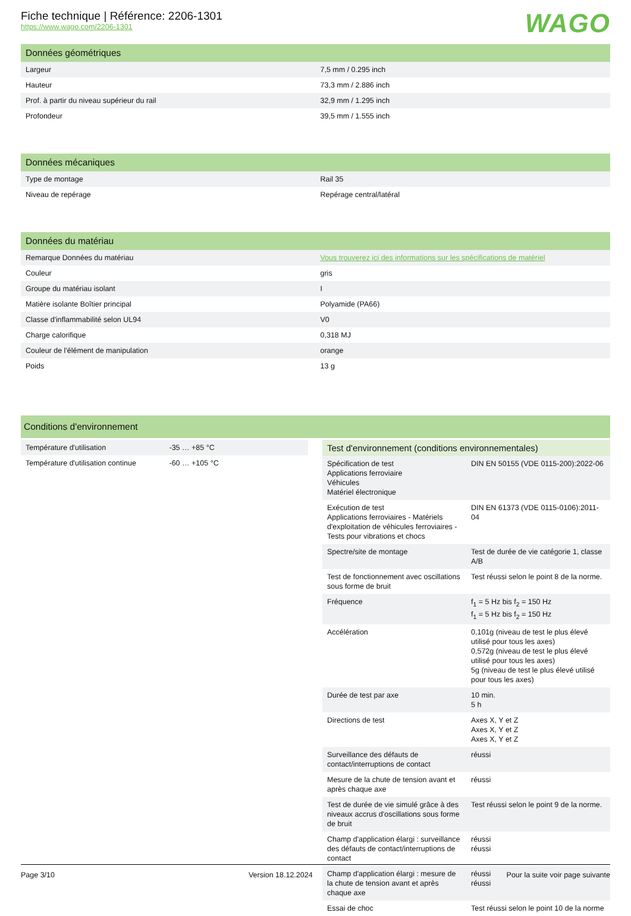Fiche technique | Référence: 2206-1301
https://www.wago.com/2206-1301
WAGO
Données géométriques
| Largeur | 7,5 mm / 0.295 inch |
| Hauteur | 73,3 mm / 2.886 inch |
| Prof. à partir du niveau supérieur du rail | 32,9 mm / 1.295 inch |
| Profondeur | 39,5 mm / 1.555 inch |
Données mécaniques
| Type de montage | Rail 35 |
| Niveau de repérage | Repérage central/latéral |
Données du matériau
| Remarque Données du matériau | Vous trouverez ici des informations sur les spécifications de matériel |
| Couleur | gris |
| Groupe du matériau isolant | I |
| Matière isolante Boîtier principal | Polyamide (PA66) |
| Classe d'inflammabilité selon UL94 | V0 |
| Charge calorifique | 0,318 MJ |
| Couleur de l'élément de manipulation | orange |
| Poids | 13 g |
Conditions d'environnement
| Température d'utilisation | -35 … +85 °C |
| Température d'utilisation continue | -60 … +105 °C |
Test d'environnement (conditions environnementales)
| Spécification de test Applications ferroviaire Véhicules Matériel électronique | DIN EN 50155 (VDE 0115-200):2022-06 |
| Exécution de test Applications ferroviaires - Matériels d'exploitation de véhicules ferroviaires - Tests pour vibrations et chocs | DIN EN 61373 (VDE 0115-0106):2011-04 |
| Spectre/site de montage | Test de durée de vie catégorie 1, classe A/B |
| Test de fonctionnement avec oscillations sous forme de bruit | Test réussi selon le point 8 de la norme. |
| Fréquence | f<sub>1</sub> = 5 Hz bis f<sub>2</sub> = 150 Hz f<sub>1</sub> = 5 Hz bis f<sub>2</sub> = 150 Hz |
| Accélération | 0,101g (niveau de test le plus élevé utilisé pour tous les axes) 0,572g (niveau de test le plus élevé utilisé pour tous les axes) 5g (niveau de test le plus élevé utilisé pour tous les axes) |
| Durée de test par axe | 10 min. 5 h |
| Directions de test | Axes X, Y et Z Axes X, Y et Z Axes X, Y et Z |
| Surveillance des défauts de contact/interruptions de contact | réussi |
| Mesure de la chute de tension avant et après chaque axe | réussi |
| Test de durée de vie simulé grâce à des niveaux accrus d'oscillations sous forme de bruit | Test réussi selon le point 9 de la norme. |
| Champ d'application élargi : surveillance des défauts de contact/interruptions de contact | réussi réussi |
| Champ d'application élargi : mesure de la chute de tension avant et après chaque axe | réussi réussi |
| Essai de choc | Test réussi selon le point 10 de la norme |
Page 3/10 Version 18.12.2024 Pour la suite voir page suivante